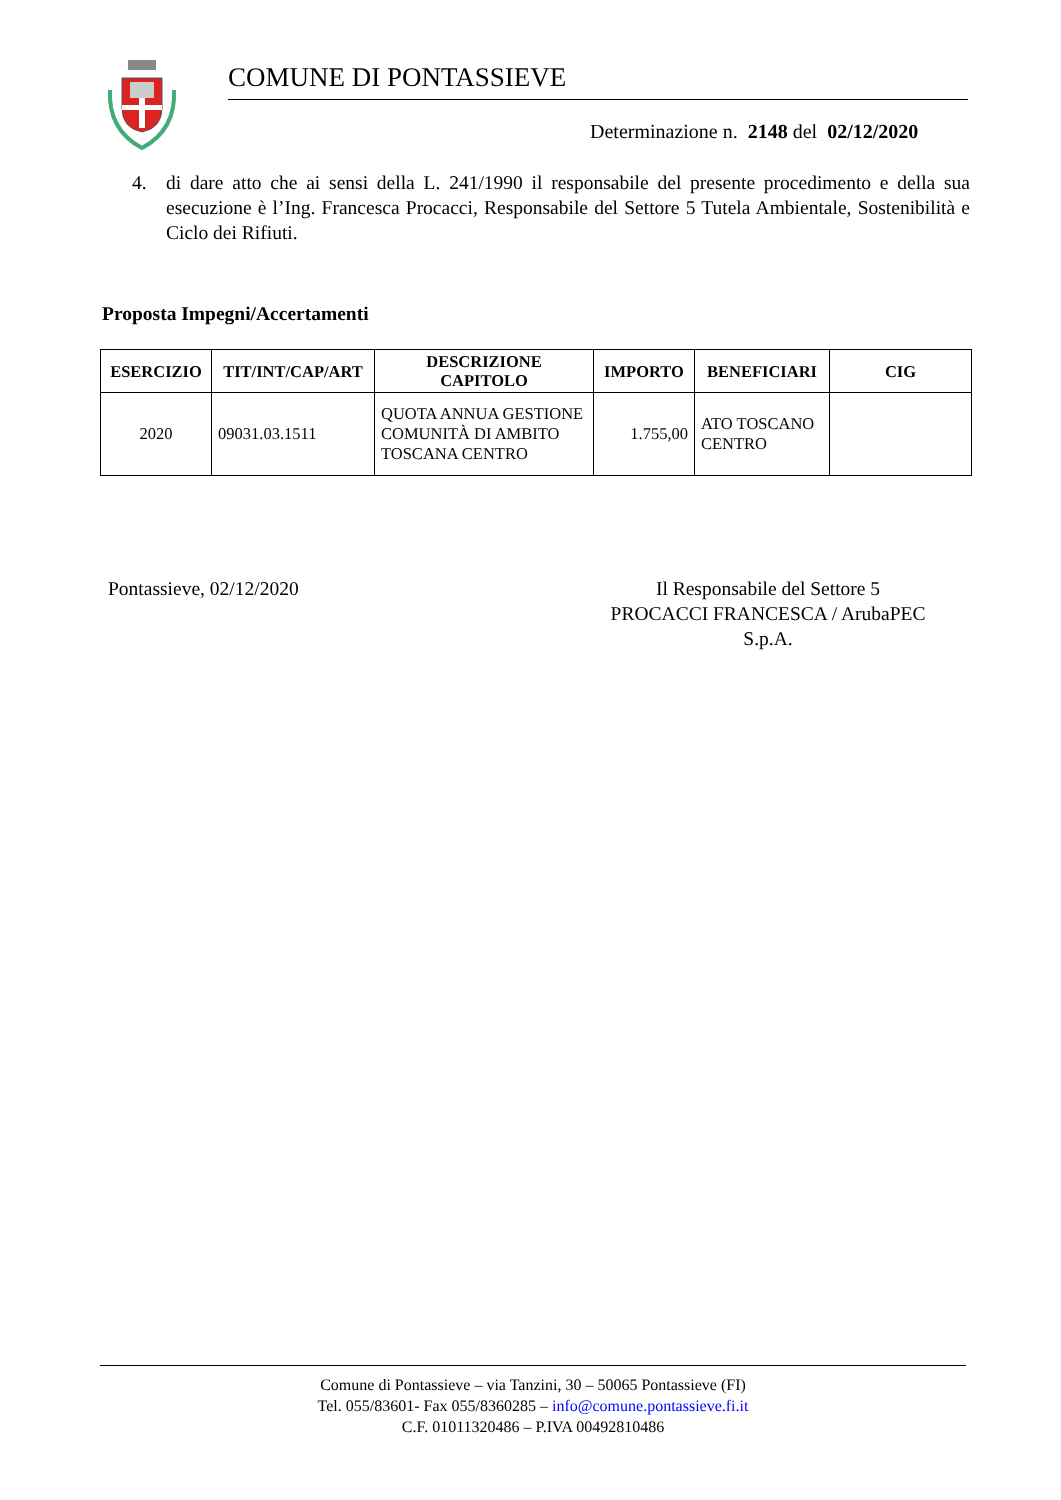COMUNE DI PONTASSIEVE
Determinazione n. 2148 del 02/12/2020
4. di dare atto che ai sensi della L. 241/1990 il responsabile del presente procedimento e della sua esecuzione è l’Ing. Francesca Procacci, Responsabile del Settore 5 Tutela Ambientale, Sostenibilità e Ciclo dei Rifiuti.
Proposta Impegni/Accertamenti
| ESERCIZIO | TIT/INT/CAP/ART | DESCRIZIONE CAPITOLO | IMPORTO | BENEFICIARI | CIG |
| --- | --- | --- | --- | --- | --- |
| 2020 | 09031.03.1511 | QUOTA ANNUA GESTIONE COMUNITÀ DI AMBITO TOSCANA CENTRO | 1.755,00 | ATO TOSCANO CENTRO | |
Pontassieve, 02/12/2020 Il Responsabile del Settore 5
PROCACCI FRANCESCA / ArubaPEC S.p.A.
Comune di Pontassieve – via Tanzini, 30 – 50065 Pontassieve (FI)
Tel. 055/83601- Fax 055/8360285 – info@comune.pontassieve.fi.it
C.F. 01011320486 – P.IVA 00492810486